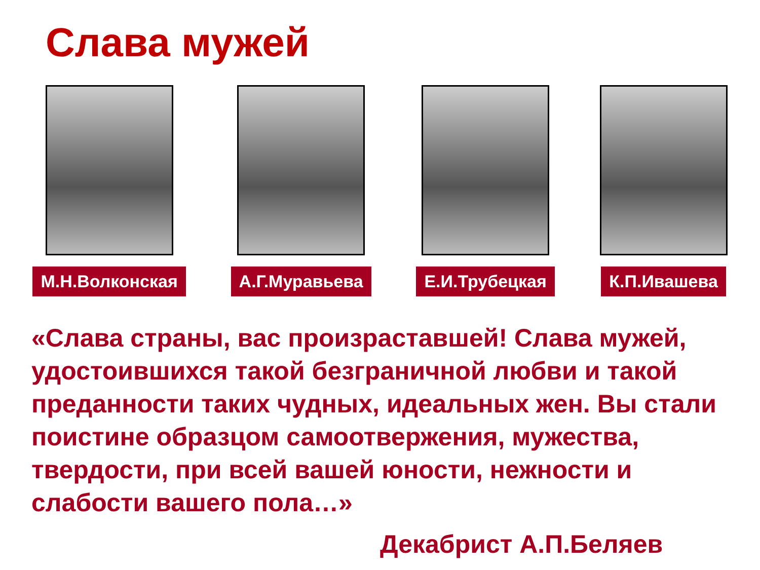Слава мужей
М.Н.Волконская А.Г.Муравьева Е.И.Трубецкая К.П.Ивашева
«Слава страны, вас произраставшей! Слава мужей, удостоившихся такой безграничной любви и такой преданности таких чудных, идеальных жен. Вы стали поистине образцом самоотвержения, мужества, твердости, при всей вашей юности, нежности и слабости вашего пола…»
Декабрист А.П.Беляев